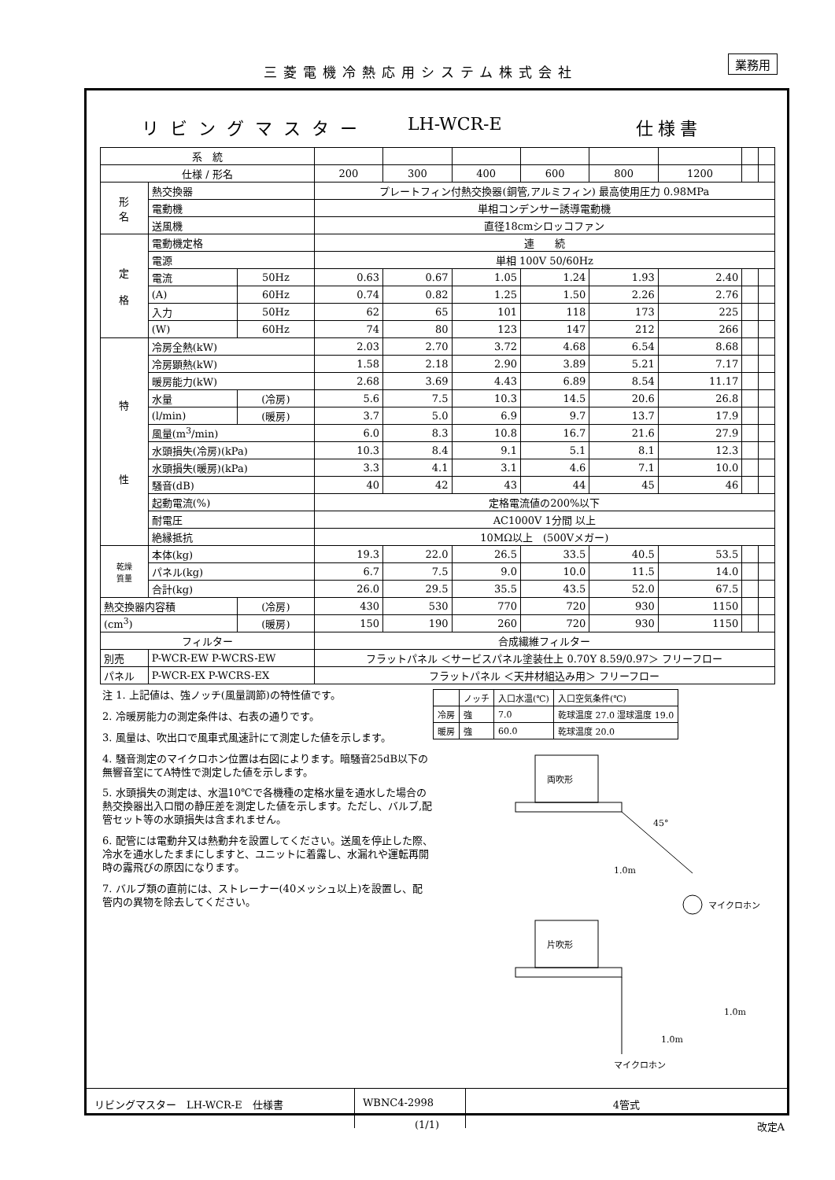三菱電機冷熱応用システム株式会社
業務用
リビングマスター LH-WCR-E 仕様書
| 系 統 | | | | | | | | | | |
| 仕様 / 形名 | | | 200 | 300 | 400 | 600 | 800 | 1200 | | |
| 形 名 | 熱交換器 | | プレートフィン付熱交換器(銅管,アルミフィン) 最高使用圧力 0.98MPa | | | | | | | |
| | 電動機 | | 単相コンデンサー誘導電動機 | | | | | | | |
| | 送風機 | | 直径18cmシロッコファン | | | | | | | |
| 定 格 | 電動機定格 | | 連 続 | | | | | | | |
| | 電源 | | 単相 100V 50/60Hz | | | | | | | |
| | 電流 | 50Hz | 0.63 | 0.67 | 1.05 | 1.24 | 1.93 | 2.40 | | |
| | (A) | 60Hz | 0.74 | 0.82 | 1.25 | 1.50 | 2.26 | 2.76 | | |
| | 入力 | 50Hz | 62 | 65 | 101 | 118 | 173 | 225 | | |
| | (W) | 60Hz | 74 | 80 | 123 | 147 | 212 | 266 | | |
| 特 性 | 冷房全熱(kW) | | 2.03 | 2.70 | 3.72 | 4.68 | 6.54 | 8.68 | | |
| | 冷房顕熱(kW) | | 1.58 | 2.18 | 2.90 | 3.89 | 5.21 | 7.17 | | |
| | 暖房能力(kW) | | 2.68 | 3.69 | 4.43 | 6.89 | 8.54 | 11.17 | | |
| | 水量 | (冷房) | 5.6 | 7.5 | 10.3 | 14.5 | 20.6 | 26.8 | | |
| | (l/min) | (暖房) | 3.7 | 5.0 | 6.9 | 9.7 | 13.7 | 17.9 | | |
| | 風量(m<sup>3</sup>/min) | | 6.0 | 8.3 | 10.8 | 16.7 | 21.6 | 27.9 | | |
| | 水頭損失(冷房)(kPa) | | 10.3 | 8.4 | 9.1 | 5.1 | 8.1 | 12.3 | | |
| | 水頭損失(暖房)(kPa) | | 3.3 | 4.1 | 3.1 | 4.6 | 7.1 | 10.0 | | |
| | 騒音(dB) | | 40 | 42 | 43 | 44 | 45 | 46 | | |
| | 起動電流(%) | | 定格電流値の200%以下 | | | | | | | |
| | 耐電圧 | | AC1000V 1分間 以上 | | | | | | | |
| | 絶縁抵抗 | | 10MΩ以上 (500Vメガー) | | | | | | | |
| 乾燥 質量 | 本体(kg) | | 19.3 | 22.0 | 26.5 | 33.5 | 40.5 | 53.5 | | |
| | パネル(kg) | | 6.7 | 7.5 | 9.0 | 10.0 | 11.5 | 14.0 | | |
| | 合計(kg) | | 26.0 | 29.5 | 35.5 | 43.5 | 52.0 | 67.5 | | |
| 熱交換器内容積 | | (冷房) | 430 | 530 | 770 | 720 | 930 | 1150 | | |
| (cm<sup>3</sup>) | | (暖房) | 150 | 190 | 260 | 720 | 930 | 1150 | | |
| フィルター | | | 合成繊維フィルター | | | | | | | |
| 別売 | P-WCR-EW P-WCRS-EW | | フラットパネル ＜サービスパネル塗装仕上 0.70Y 8.59/0.97＞ フリーフロー | | | | | | | |
| パネル | P-WCR-EX P-WCRS-EX | | フラットパネル ＜天井材組込み用＞ フリーフロー | | | | | | | |
注 1. 上記値は、強ノッチ(風量調節)の特性値です。
2. 冷暖房能力の測定条件は、右表の通りです。
3. 風量は、吹出口で風車式風速計にて測定した値を示します。
4. 騒音測定のマイクロホン位置は右図によります。暗騒音25dB以下の無響音室にてA特性で測定した値を示します。
5. 水頭損失の測定は、水温10℃で各機種の定格水量を通水した場合の熱交換器出入口間の静圧差を測定した値を示します。ただし、バルブ,配管セット等の水頭損失は含まれません。
6. 配管には電動弁又は熱動弁を設置してください。送風を停止した際、冷水を通水したままにしますと、ユニットに着露し、水漏れや運転再開時の露飛びの原因になります。
7. バルブ類の直前には、ストレーナー(40メッシュ以上)を設置し、配管内の異物を除去してください。
| | ノッチ | 入口水温(℃) | 入口空気条件(℃) |
| 冷房 | 強 | 7.0 | 乾球温度 27.0 湿球温度 19.0 |
| 暖房 | 強 | 60.0 | 乾球温度 20.0 |
両吹形
45°
1.0m
マイクロホン
片吹形
1.0m
1.0m
マイクロホン
リビングマスター　LH-WCR-E　仕様書 WBNC4-2998 4管式
(1/1) 改定A